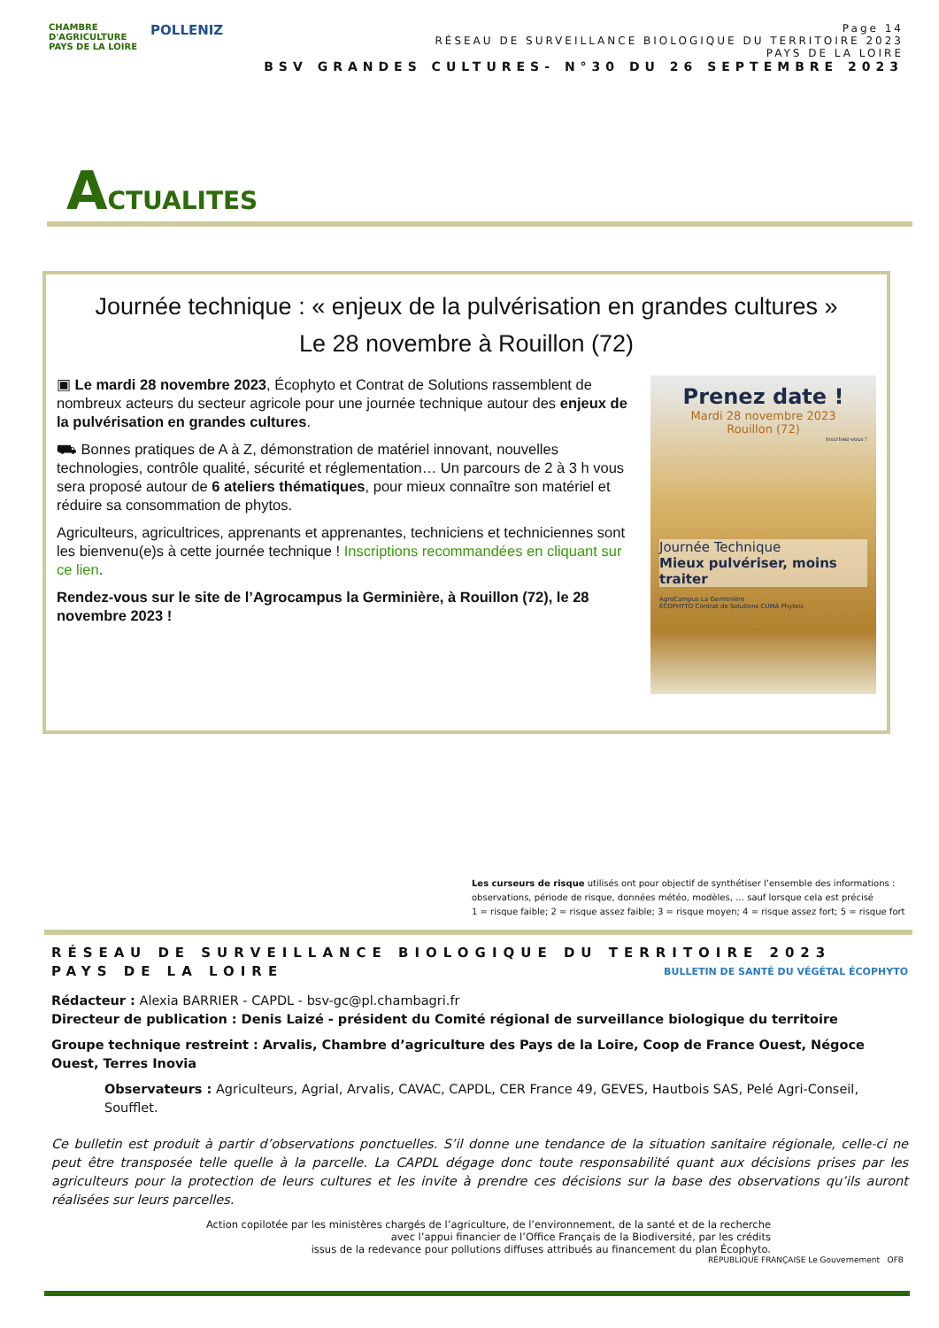CHAMBRE
D'AGRICULTURE
PAYS DE LA LOIRE
POLLENIZ
Page 14
RÉSEAU DE SURVEILLANCE BIOLOGIQUE DU TERRITOIRE 2023
PAYS DE LA LOIRE
BSV GRANDES CULTURES- N°30 DU 26 SEPTEMBRE 2023
ACTUALITES
Journée technique : « enjeux de la pulvérisation en grandes cultures »
Le 28 novembre à Rouillon (72)
▣ Le mardi 28 novembre 2023, Écophyto et Contrat de Solutions rassemblent de nombreux acteurs du secteur agricole pour une journée technique autour des enjeux de la pulvérisation en grandes cultures.
⛟ Bonnes pratiques de A à Z, démonstration de matériel innovant, nouvelles technologies, contrôle qualité, sécurité et réglementation… Un parcours de 2 à 3 h vous sera proposé autour de 6 ateliers thématiques, pour mieux connaître son matériel et réduire sa consommation de phytos.
Agriculteurs, agricultrices, apprenants et apprenantes, techniciens et techniciennes sont les bienvenu(e)s à cette journée technique ! Inscriptions recommandées en cliquant sur ce lien.
Rendez-vous sur le site de l’Agrocampus la Germinière, à Rouillon (72), le 28 novembre 2023 !
Prenez date !
Mardi 28 novembre 2023
Rouillon (72)
Inscrivez-vous !
Journée Technique
Mieux pulvériser, moins traiter
AgroCampus La Germinière
ÉCOPHYTO Contrat de Solutions CUMA Phyteis
Les curseurs de risque utilisés ont pour objectif de synthétiser l’ensemble des informations : observations, période de risque, données météo, modèles, … sauf lorsque cela est précisé
1 = risque faible; 2 = risque assez faible; 3 = risque moyen; 4 = risque assez fort; 5 = risque fort
RÉSEAU DE SURVEILLANCE BIOLOGIQUE DU TERRITOIRE 2023
PAYS DE LA LOIRE BULLETIN DE SANTÉ DU VÉGÉTAL ÉCOPHYTO
Rédacteur : Alexia BARRIER - CAPDL - bsv-gc@pl.chambagri.fr
Directeur de publication : Denis Laizé - président du Comité régional de surveillance biologique du territoire
Groupe technique restreint : Arvalis, Chambre d’agriculture des Pays de la Loire, Coop de France Ouest, Négoce Ouest, Terres Inovia
Observateurs : Agriculteurs, Agrial, Arvalis, CAVAC, CAPDL, CER France 49, GEVES, Hautbois SAS, Pelé Agri-Conseil, Soufflet.
Ce bulletin est produit à partir d’observations ponctuelles. S’il donne une tendance de la situation sanitaire régionale, celle-ci ne peut être transposée telle quelle à la parcelle. La CAPDL dégage donc toute responsabilité quant aux décisions prises par les agriculteurs pour la protection de leurs cultures et les invite à prendre ces décisions sur la base des observations qu’ils auront réalisées sur leurs parcelles.
Action copilotée par les ministères chargés de l’agriculture, de l’environnement, de la santé et de la recherche
avec l’appui financier de l’Office Français de la Biodiversité, par les crédits
issus de la redevance pour pollutions diffuses attribués au financement du plan Écophyto.
RÉPUBLIQUE FRANÇAISE Le Gouvernement OFB